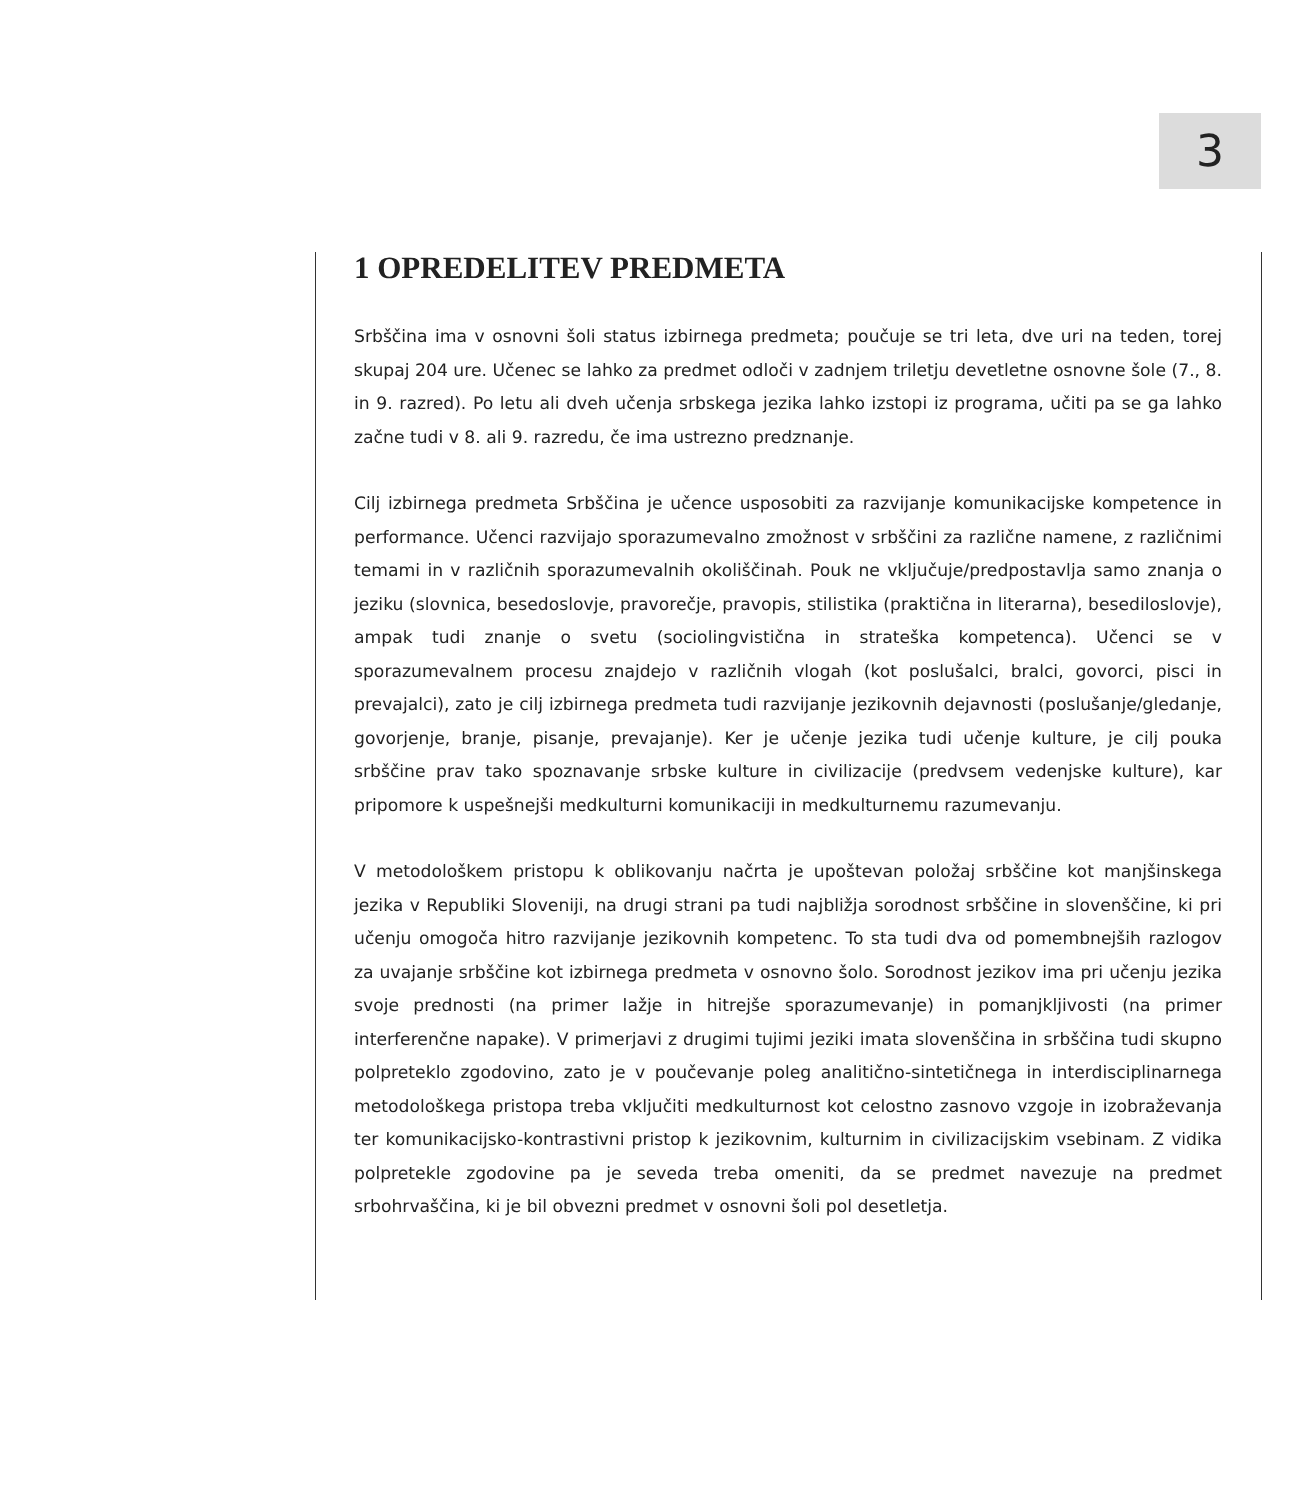3
1 OPREDELITEV PREDMETA
Srbščina ima v osnovni šoli status izbirnega predmeta; poučuje se tri leta, dve uri na teden, torej skupaj 204 ure. Učenec se lahko za predmet odloči v zadnjem triletju devetletne osnovne šole (7., 8. in 9. razred). Po letu ali dveh učenja srbskega jezika lahko izstopi iz programa, učiti pa se ga lahko začne tudi v 8. ali 9. razredu, če ima ustrezno predznanje.
Cilj izbirnega predmeta Srbščina je učence usposobiti za razvijanje komunikacijske kompetence in performance. Učenci razvijajo sporazumevalno zmožnost v srbščini za različne namene, z različnimi temami in v različnih sporazumevalnih okoliščinah. Pouk ne vključuje/predpostavlja samo znanja o jeziku (slovnica, besedoslovje, pravorečje, pravopis, stilistika (praktična in literarna), besediloslovje), ampak tudi znanje o svetu (sociolingvistična in strateška kompetenca). Učenci se v sporazumevalnem procesu znajdejo v različnih vlogah (kot poslušalci, bralci, govorci, pisci in prevajalci), zato je cilj izbirnega predmeta tudi razvijanje jezikovnih dejavnosti (poslušanje/gledanje, govorjenje, branje, pisanje, prevajanje). Ker je učenje jezika tudi učenje kulture, je cilj pouka srbščine prav tako spoznavanje srbske kulture in civilizacije (predvsem vedenjske kulture), kar pripomore k uspešnejši medkulturni komunikaciji in medkulturnemu razumevanju.
V metodološkem pristopu k oblikovanju načrta je upoštevan položaj srbščine kot manjšinskega jezika v Republiki Sloveniji, na drugi strani pa tudi najbližja sorodnost srbščine in slovenščine, ki pri učenju omogoča hitro razvijanje jezikovnih kompetenc. To sta tudi dva od pomembnejših razlogov za uvajanje srbščine kot izbirnega predmeta v osnovno šolo. Sorodnost jezikov ima pri učenju jezika svoje prednosti (na primer lažje in hitrejše sporazumevanje) in pomanjkljivosti (na primer interferenčne napake). V primerjavi z drugimi tujimi jeziki imata slovenščina in srbščina tudi skupno polpreteklo zgodovino, zato je v poučevanje poleg analitično-sintetičnega in interdisciplinarnega metodološkega pristopa treba vključiti medkulturnost kot celostno zasnovo vzgoje in izobraževanja ter komunikacijsko-kontrastivni pristop k jezikovnim, kulturnim in civilizacijskim vsebinam. Z vidika polpretekle zgodovine pa je seveda treba omeniti, da se predmet navezuje na predmet srbohrvaščina, ki je bil obvezni predmet v osnovni šoli pol desetletja.